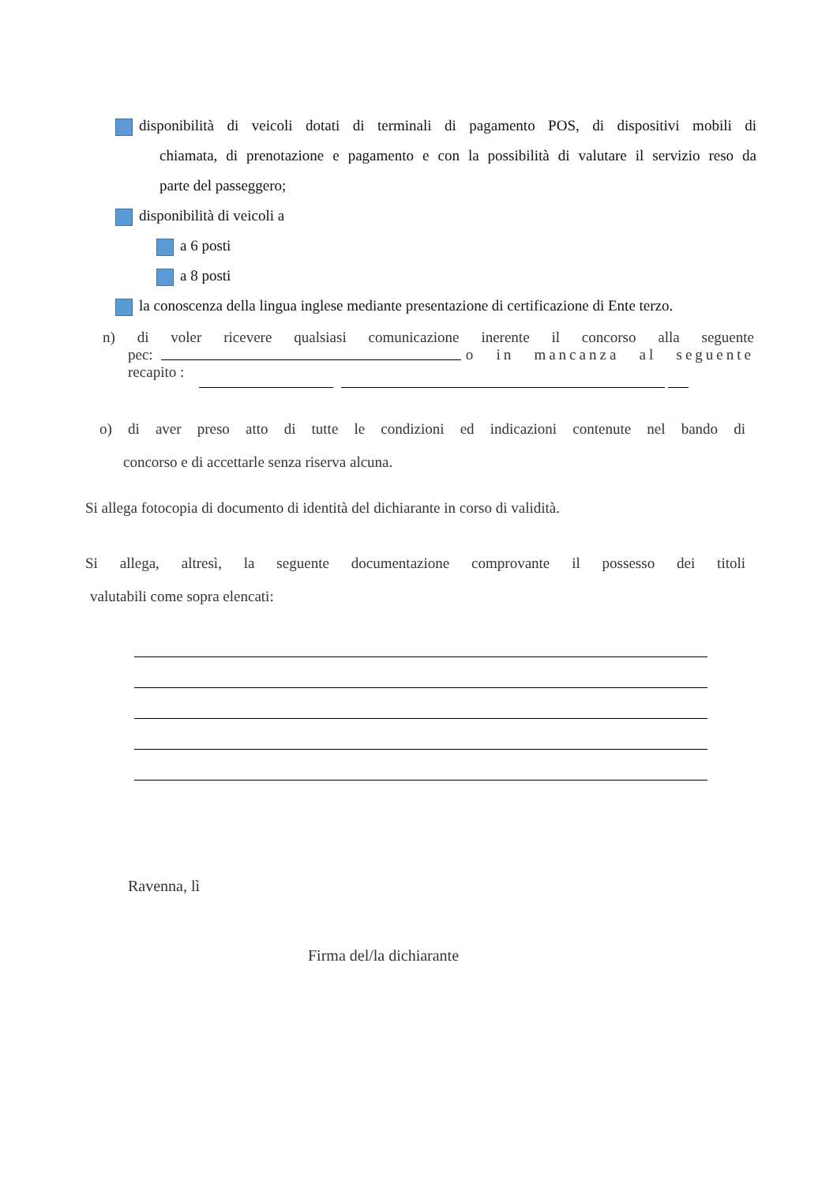disponibilità di veicoli dotati di terminali di pagamento POS, di dispositivi mobili di
chiamata, di prenotazione e pagamento e con la possibilità di valutare il servizio reso da
parte del passeggero;
disponibilità di veicoli a
a 6 posti
a 8 posti
la conoscenza della lingua inglese mediante presentazione di certificazione di Ente terzo.
n) di voler ricevere qualsiasi comunicazione inerente il concorso alla seguente
pec: o in mancanza al seguente
recapito :
o) di aver preso atto di tutte le condizioni ed indicazioni contenute nel bando di
concorso e di accettarle senza riserva alcuna.
Si allega fotocopia di documento di identità del dichiarante in corso di validità.
Si allega, altresì, la seguente documentazione comprovante il possesso dei titoli
valutabili come sopra elencati:
Ravenna, lì
Firma del/la dichiarante